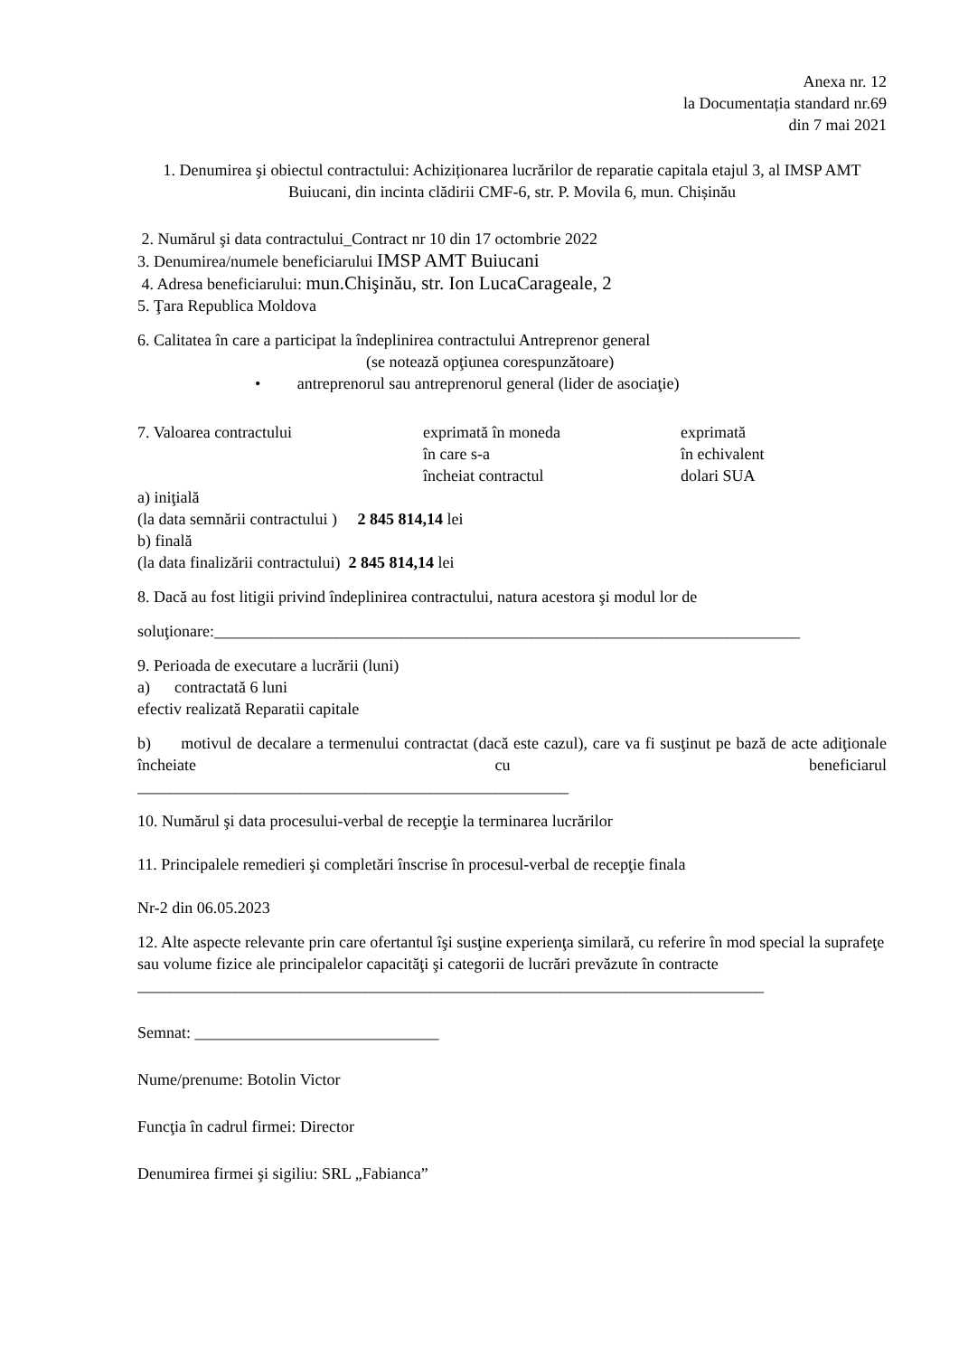Anexa nr. 12
la Documentația standard nr.69
din 7 mai 2021
1. Denumirea şi obiectul contractului: Achiziționarea lucrărilor de reparatie capitala etajul 3, al IMSP AMT Buiucani, din incinta clădirii CMF-6, str. P. Movila 6, mun. Chișinău
2. Numărul şi data contractului_Contract nr 10 din 17 octombrie 2022
3. Denumirea/numele beneficiarului IMSP AMT Buiucani
4. Adresa beneficiarului: mun.Chişinău, str. Ion LucaCarageale, 2
5. Ţara Republica Moldova
6. Calitatea în care a participat la îndeplinirea contractului Antreprenor general
(se notează opţiunea corespunzătoare)
• antreprenorul sau antreprenorul general (lider de asociaţie)
7. Valoarea contractului exprimată în moneda
în care s-a
încheiat contractul exprimată
în echivalent
dolari SUA
a) iniţială
(la data semnării contractului ) 2 845 814,14 lei
b) finală
(la data finalizării contractului) 2 845 814,14 lei
8. Dacă au fost litigii privind îndeplinirea contractului, natura acestora şi modul lor de
soluţionare:________________________________________________________________________
9. Perioada de executare a lucrării (luni)
a) contractată 6 luni
efectiv realizată Reparatii capitale
b) motivul de decalare a termenului contractat (dacă este cazul), care va fi susţinut pe bază de acte adiţionale încheiate cu beneficiarul
_____________________________________________________
10. Numărul şi data procesului-verbal de recepţie la terminarea lucrărilor
11. Principalele remedieri şi completări înscrise în procesul-verbal de recepţie finala
Nr-2 din 06.05.2023
12. Alte aspecte relevante prin care ofertantul îşi susţine experienţa similară, cu referire în mod special la suprafeţe sau volume fizice ale principalelor capacităţi şi categorii de lucrări prevăzute în contracte
_____________________________________________________________________________
Semnat: ______________________________
Nume/prenume: Botolin Victor
Funcţia în cadrul firmei: Director
Denumirea firmei şi sigiliu: SRL „Fabianca”